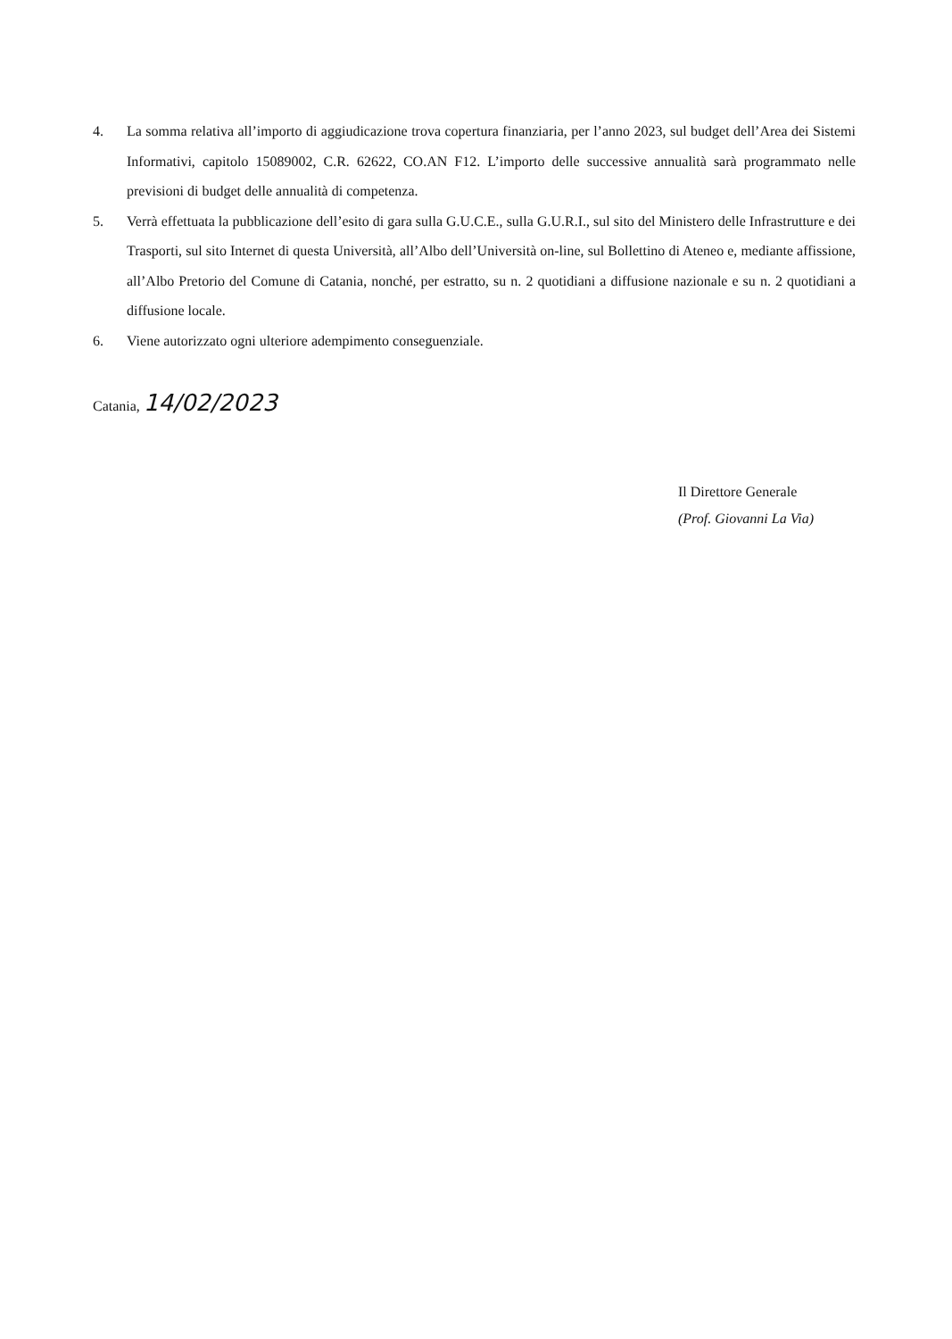4. La somma relativa all’importo di aggiudicazione trova copertura finanziaria, per l’anno 2023, sul budget dell’Area dei Sistemi Informativi, capitolo 15089002, C.R. 62622, CO.AN F12. L’importo delle successive annualità sarà programmato nelle previsioni di budget delle annualità di competenza.
5. Verrà effettuata la pubblicazione dell’esito di gara sulla G.U.C.E., sulla G.U.R.I., sul sito del Ministero delle Infrastrutture e dei Trasporti, sul sito Internet di questa Università, all’Albo dell’Università on-line, sul Bollettino di Ateneo e, mediante affissione, all’Albo Pretorio del Comune di Catania, nonché, per estratto, su n. 2 quotidiani a diffusione nazionale e su n. 2 quotidiani a diffusione locale.
6. Viene autorizzato ogni ulteriore adempimento conseguenziale.
Catania, 14/02/2023
Il Direttore Generale
(Prof. Giovanni La Via)